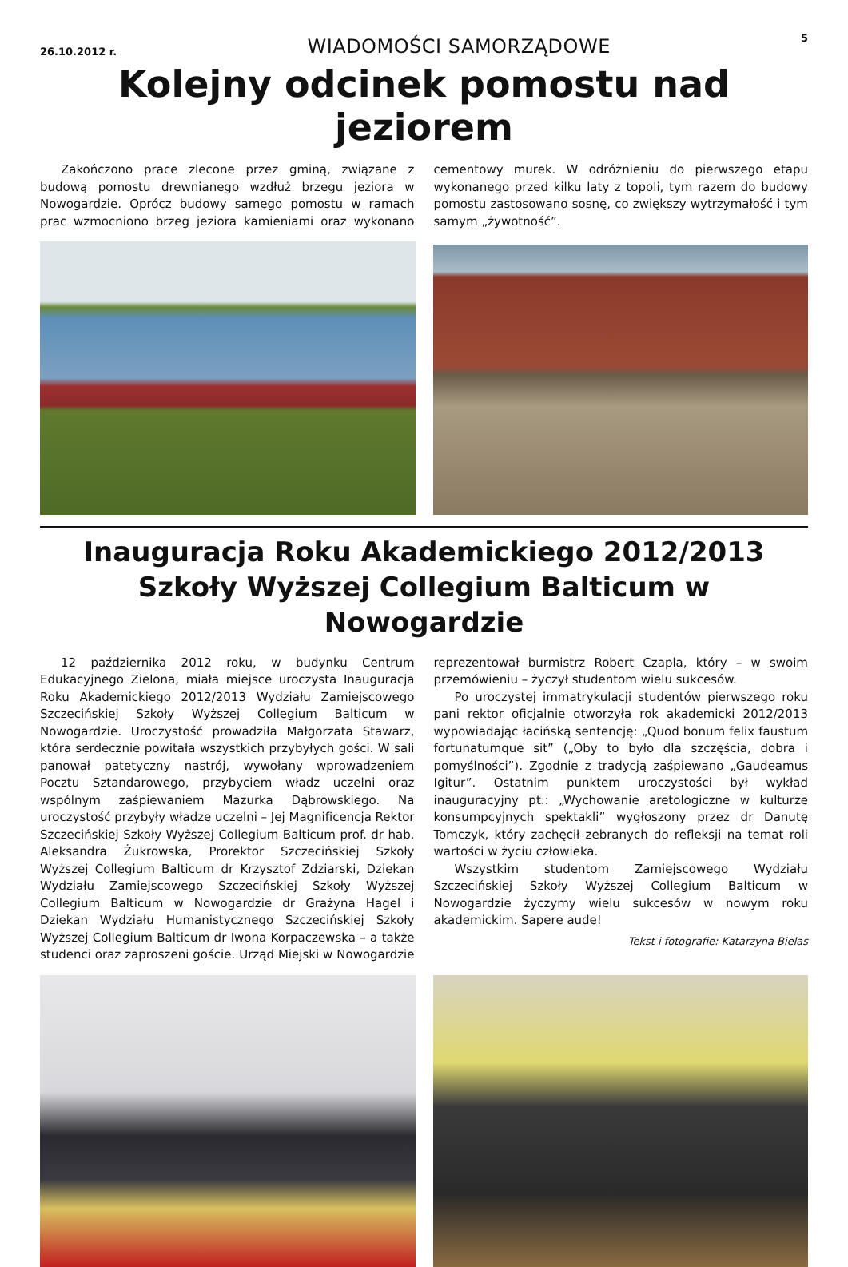26.10.2012 r. WIADOMOŚCI SAMORZĄDOWE 5
Kolejny odcinek pomostu nad jeziorem
Zakończono prace zlecone przez gminą, związane z budową pomostu drewnianego wzdłuż brzegu jeziora w Nowogardzie. Oprócz budowy samego pomostu w ramach prac wzmocniono brzeg jeziora kamieniami oraz wykonano cementowy murek. W odróżnieniu do pierwszego etapu wykonanego przed kilku laty z topoli, tym razem do budowy pomostu zastosowano sosnę, co zwiększy wytrzymałość i tym samym „żywotność”.
Inauguracja Roku Akademickiego 2012/2013 Szkoły Wyższej Collegium Balticum w Nowogardzie
12 października 2012 roku, w budynku Centrum Edukacyjnego Zielona, miała miejsce uroczysta Inauguracja Roku Akademickiego 2012/2013 Wydziału Zamiejscowego Szczecińskiej Szkoły Wyższej Collegium Balticum w Nowogardzie. Uroczystość prowadziła Małgorzata Stawarz, która serdecznie powitała wszystkich przybyłych gości. W sali panował patetyczny nastrój, wywołany wprowadzeniem Pocztu Sztandarowego, przybyciem władz uczelni oraz wspólnym zaśpiewaniem Mazurka Dąbrowskiego. Na uroczystość przybyły władze uczelni – Jej Magnificencja Rektor Szczecińskiej Szkoły Wyższej Collegium Balticum prof. dr hab. Aleksandra Żukrowska, Prorektor Szczecińskiej Szkoły Wyższej Collegium Balticum dr Krzysztof Zdziarski, Dziekan Wydziału Zamiejscowego Szczecińskiej Szkoły Wyższej Collegium Balticum w Nowogardzie dr Grażyna Hagel i Dziekan Wydziału Humanistycznego Szczecińskiej Szkoły Wyższej Collegium Balticum dr Iwona Korpaczewska – a także studenci oraz zaproszeni goście. Urząd Miejski w Nowogardzie reprezentował burmistrz Robert Czapla, który – w swoim przemówieniu – życzył studentom wielu sukcesów.
Po uroczystej immatrykulacji studentów pierwszego roku pani rektor oficjalnie otworzyła rok akademicki 2012/2013 wypowiadając łacińską sentencję: „Quod bonum felix faustum fortunatumque sit” („Oby to było dla szczęścia, dobra i pomyślności”). Zgodnie z tradycją zaśpiewano „Gaudeamus Igitur”. Ostatnim punktem uroczystości był wykład inauguracyjny pt.: „Wychowanie aretologiczne w kulturze konsumpcyjnych spektakli” wygłoszony przez dr Danutę Tomczyk, który zachęcił zebranych do refleksji na temat roli wartości w życiu człowieka.
Wszystkim studentom Zamiejscowego Wydziału Szczecińskiej Szkoły Wyższej Collegium Balticum w Nowogardzie życzymy wielu sukcesów w nowym roku akademickim. Sapere aude!
Tekst i fotografie: Katarzyna Bielas